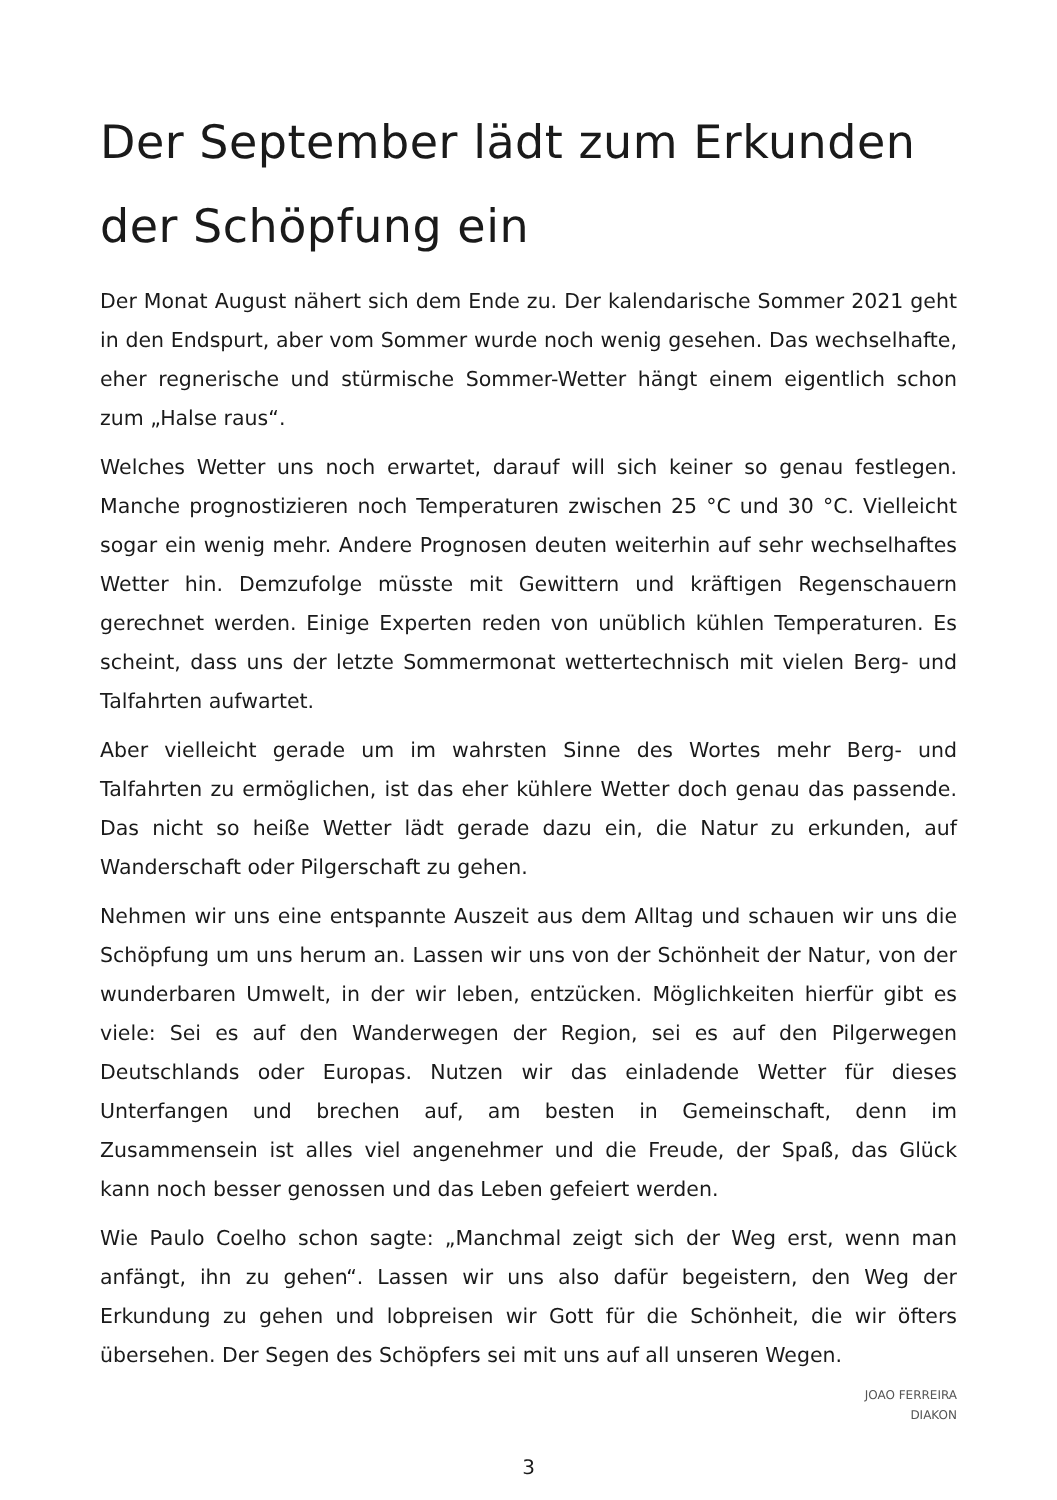Der September lädt zum Erkunden der Schöpfung ein
Der Monat August nähert sich dem Ende zu. Der kalendarische Sommer 2021 geht in den Endspurt, aber vom Sommer wurde noch wenig gesehen. Das wechselhafte, eher regnerische und stürmische Sommer-Wetter hängt einem eigentlich schon zum „Halse raus“.
Welches Wetter uns noch erwartet, darauf will sich keiner so genau festlegen. Manche prognostizieren noch Temperaturen zwischen 25 °C und 30 °C. Vielleicht sogar ein wenig mehr. Andere Prognosen deuten weiterhin auf sehr wechselhaftes Wetter hin. Demzufolge müsste mit Gewittern und kräftigen Regenschauern gerechnet werden. Einige Experten reden von unüblich kühlen Temperaturen. Es scheint, dass uns der letzte Sommermonat wettertechnisch mit vielen Berg- und Talfahrten aufwartet.
Aber vielleicht gerade um im wahrsten Sinne des Wortes mehr Berg- und Talfahrten zu ermöglichen, ist das eher kühlere Wetter doch genau das passende. Das nicht so heiße Wetter lädt gerade dazu ein, die Natur zu erkunden, auf Wanderschaft oder Pilgerschaft zu gehen.
Nehmen wir uns eine entspannte Auszeit aus dem Alltag und schauen wir uns die Schöpfung um uns herum an. Lassen wir uns von der Schönheit der Natur, von der wunderbaren Umwelt, in der wir leben, entzücken. Möglichkeiten hierfür gibt es viele: Sei es auf den Wanderwegen der Region, sei es auf den Pilgerwegen Deutschlands oder Europas. Nutzen wir das einladende Wetter für dieses Unterfangen und brechen auf, am besten in Gemeinschaft, denn im Zusammensein ist alles viel angenehmer und die Freude, der Spaß, das Glück kann noch besser genossen und das Leben gefeiert werden.
Wie Paulo Coelho schon sagte: „Manchmal zeigt sich der Weg erst, wenn man anfängt, ihn zu gehen“. Lassen wir uns also dafür begeistern, den Weg der Erkundung zu gehen und lobpreisen wir Gott für die Schönheit, die wir öfters übersehen. Der Segen des Schöpfers sei mit uns auf all unseren Wegen.
JOAO FERREIRA
DIAKON
3